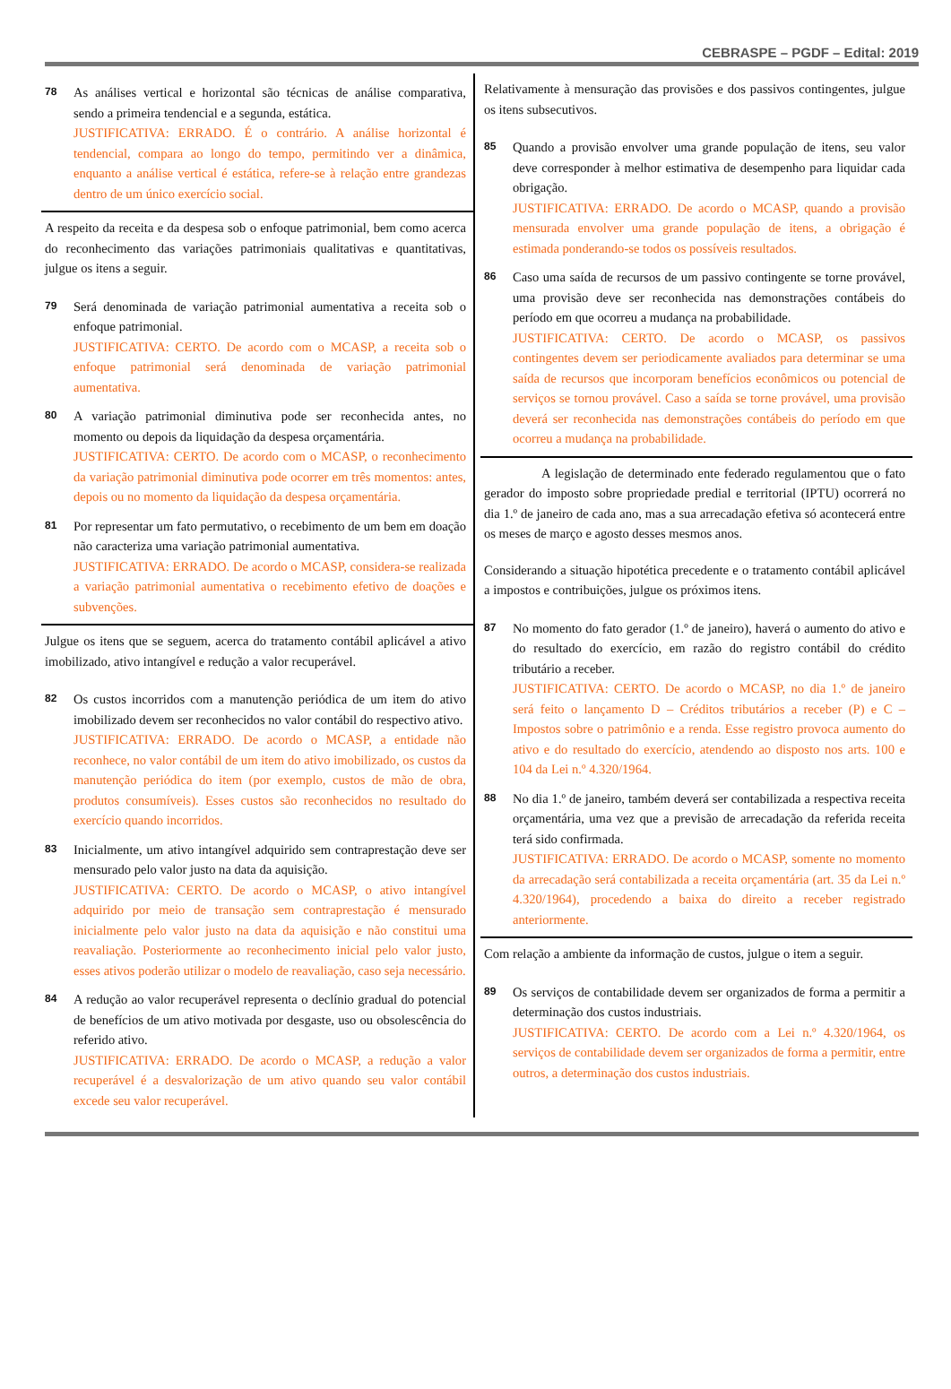CEBRASPE – PGDF – Edital: 2019
78
As análises vertical e horizontal são técnicas de análise comparativa, sendo a primeira tendencial e a segunda, estática.
JUSTIFICATIVA: ERRADO. É o contrário. A análise horizontal é tendencial, compara ao longo do tempo, permitindo ver a dinâmica, enquanto a análise vertical é estática, refere-se à relação entre grandezas dentro de um único exercício social.
A respeito da receita e da despesa sob o enfoque patrimonial, bem como acerca do reconhecimento das variações patrimoniais qualitativas e quantitativas, julgue os itens a seguir.
79
Será denominada de variação patrimonial aumentativa a receita sob o enfoque patrimonial.
JUSTIFICATIVA: CERTO. De acordo com o MCASP, a receita sob o enfoque patrimonial será denominada de variação patrimonial aumentativa.
80
A variação patrimonial diminutiva pode ser reconhecida antes, no momento ou depois da liquidação da despesa orçamentária.
JUSTIFICATIVA: CERTO. De acordo com o MCASP, o reconhecimento da variação patrimonial diminutiva pode ocorrer em três momentos: antes, depois ou no momento da liquidação da despesa orçamentária.
81
Por representar um fato permutativo, o recebimento de um bem em doação não caracteriza uma variação patrimonial aumentativa.
JUSTIFICATIVA: ERRADO. De acordo o MCASP, considera-se realizada a variação patrimonial aumentativa o recebimento efetivo de doações e subvenções.
Julgue os itens que se seguem, acerca do tratamento contábil aplicável a ativo imobilizado, ativo intangível e redução a valor recuperável.
82
Os custos incorridos com a manutenção periódica de um item do ativo imobilizado devem ser reconhecidos no valor contábil do respectivo ativo.
JUSTIFICATIVA: ERRADO. De acordo o MCASP, a entidade não reconhece, no valor contábil de um item do ativo imobilizado, os custos da manutenção periódica do item (por exemplo, custos de mão de obra, produtos consumíveis). Esses custos são reconhecidos no resultado do exercício quando incorridos.
83
Inicialmente, um ativo intangível adquirido sem contraprestação deve ser mensurado pelo valor justo na data da aquisição.
JUSTIFICATIVA: CERTO. De acordo o MCASP, o ativo intangível adquirido por meio de transação sem contraprestação é mensurado inicialmente pelo valor justo na data da aquisição e não constitui uma reavaliação. Posteriormente ao reconhecimento inicial pelo valor justo, esses ativos poderão utilizar o modelo de reavaliação, caso seja necessário.
84
A redução ao valor recuperável representa o declínio gradual do potencial de benefícios de um ativo motivada por desgaste, uso ou obsolescência do referido ativo.
JUSTIFICATIVA: ERRADO. De acordo o MCASP, a redução a valor recuperável é a desvalorização de um ativo quando seu valor contábil excede seu valor recuperável.
Relativamente à mensuração das provisões e dos passivos contingentes, julgue os itens subsecutivos.
85
Quando a provisão envolver uma grande população de itens, seu valor deve corresponder à melhor estimativa de desempenho para liquidar cada obrigação.
JUSTIFICATIVA: ERRADO. De acordo o MCASP, quando a provisão mensurada envolver uma grande população de itens, a obrigação é estimada ponderando-se todos os possíveis resultados.
86
Caso uma saída de recursos de um passivo contingente se torne provável, uma provisão deve ser reconhecida nas demonstrações contábeis do período em que ocorreu a mudança na probabilidade.
JUSTIFICATIVA: CERTO. De acordo o MCASP, os passivos contingentes devem ser periodicamente avaliados para determinar se uma saída de recursos que incorporam benefícios econômicos ou potencial de serviços se tornou provável. Caso a saída se torne provável, uma provisão deverá ser reconhecida nas demonstrações contábeis do período em que ocorreu a mudança na probabilidade.
A legislação de determinado ente federado regulamentou que o fato gerador do imposto sobre propriedade predial e territorial (IPTU) ocorrerá no dia 1.º de janeiro de cada ano, mas a sua arrecadação efetiva só acontecerá entre os meses de março e agosto desses mesmos anos.
Considerando a situação hipotética precedente e o tratamento contábil aplicável a impostos e contribuições, julgue os próximos itens.
87
No momento do fato gerador (1.º de janeiro), haverá o aumento do ativo e do resultado do exercício, em razão do registro contábil do crédito tributário a receber.
JUSTIFICATIVA: CERTO. De acordo o MCASP, no dia 1.º de janeiro será feito o lançamento D – Créditos tributários a receber (P) e C – Impostos sobre o patrimônio e a renda. Esse registro provoca aumento do ativo e do resultado do exercício, atendendo ao disposto nos arts. 100 e 104 da Lei n.º 4.320/1964.
88
No dia 1.º de janeiro, também deverá ser contabilizada a respectiva receita orçamentária, uma vez que a previsão de arrecadação da referida receita terá sido confirmada.
JUSTIFICATIVA: ERRADO. De acordo o MCASP, somente no momento da arrecadação será contabilizada a receita orçamentária (art. 35 da Lei n.º 4.320/1964), procedendo a baixa do direito a receber registrado anteriormente.
Com relação a ambiente da informação de custos, julgue o item a seguir.
89
Os serviços de contabilidade devem ser organizados de forma a permitir a determinação dos custos industriais.
JUSTIFICATIVA: CERTO. De acordo com a Lei n.º 4.320/1964, os serviços de contabilidade devem ser organizados de forma a permitir, entre outros, a determinação dos custos industriais.